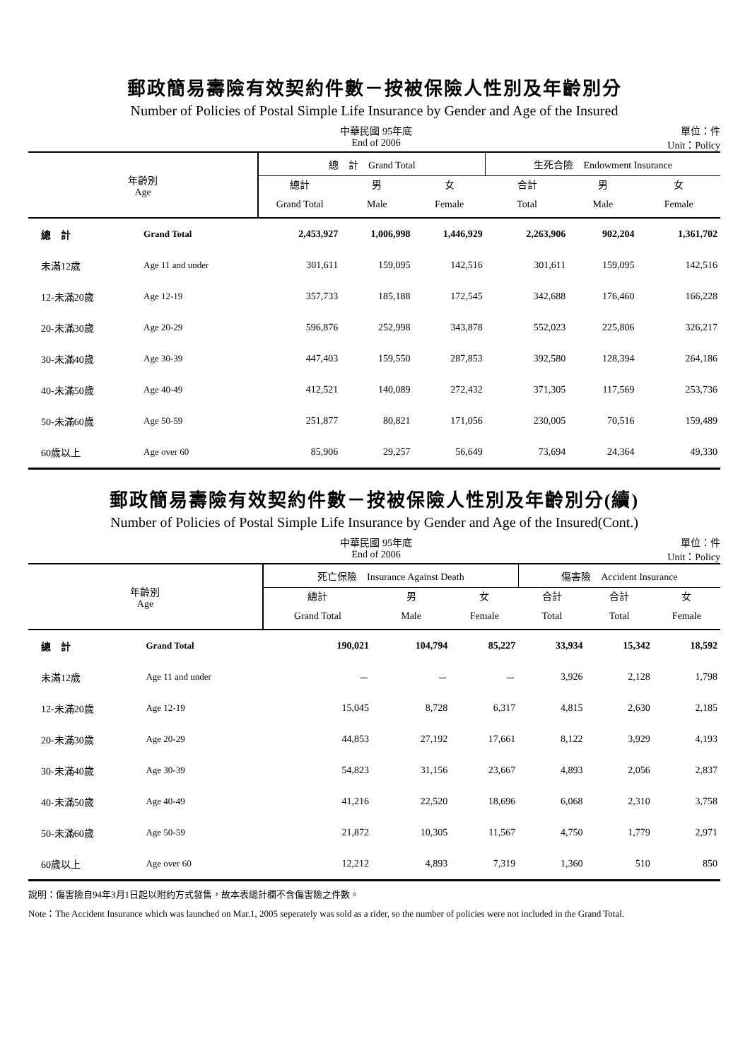郵政簡易壽險有效契約件數－按被保險人性別及年齡別分
Number of Policies of Postal Simple Life Insurance by Gender and Age of the Insured
中華民國 95年底
End of 2006
單位：件
Unit：Policy
| 年齡別 Age | | 總 計 Grand Total | | | 生死合險 Endowment Insurance | | |
| | | 總計 | 男 | 女 | 合計 | 男 | 女 |
| | | Grand Total | Male | Female | Total | Male | Female |
| 總 計 | Grand Total | 2,453,927 | 1,006,998 | 1,446,929 | 2,263,906 | 902,204 | 1,361,702 |
| 未滿12歲 | Age 11 and under | 301,611 | 159,095 | 142,516 | 301,611 | 159,095 | 142,516 |
| 12-未滿20歲 | Age 12-19 | 357,733 | 185,188 | 172,545 | 342,688 | 176,460 | 166,228 |
| 20-未滿30歲 | Age 20-29 | 596,876 | 252,998 | 343,878 | 552,023 | 225,806 | 326,217 |
| 30-未滿40歲 | Age 30-39 | 447,403 | 159,550 | 287,853 | 392,580 | 128,394 | 264,186 |
| 40-未滿50歲 | Age 40-49 | 412,521 | 140,089 | 272,432 | 371,305 | 117,569 | 253,736 |
| 50-未滿60歲 | Age 50-59 | 251,877 | 80,821 | 171,056 | 230,005 | 70,516 | 159,489 |
| 60歲以上 | Age over 60 | 85,906 | 29,257 | 56,649 | 73,694 | 24,364 | 49,330 |
郵政簡易壽險有效契約件數－按被保險人性別及年齡別分(續)
Number of Policies of Postal Simple Life Insurance by Gender and Age of the Insured(Cont.)
中華民國 95年底
End of 2006
單位：件
Unit：Policy
| 年齡別 Age | | 死亡保險 Insurance Against Death | | | 傷害險 Accident Insurance | | |
| | | 總計 | 男 | 女 | 合計 | 合計 | 女 |
| | | Grand Total | Male | Female | Total | Total | Female |
| 總 計 | Grand Total | 190,021 | 104,794 | 85,227 | 33,934 | 15,342 | 18,592 |
| 未滿12歲 | Age 11 and under | － | － | － | 3,926 | 2,128 | 1,798 |
| 12-未滿20歲 | Age 12-19 | 15,045 | 8,728 | 6,317 | 4,815 | 2,630 | 2,185 |
| 20-未滿30歲 | Age 20-29 | 44,853 | 27,192 | 17,661 | 8,122 | 3,929 | 4,193 |
| 30-未滿40歲 | Age 30-39 | 54,823 | 31,156 | 23,667 | 4,893 | 2,056 | 2,837 |
| 40-未滿50歲 | Age 40-49 | 41,216 | 22,520 | 18,696 | 6,068 | 2,310 | 3,758 |
| 50-未滿60歲 | Age 50-59 | 21,872 | 10,305 | 11,567 | 4,750 | 1,779 | 2,971 |
| 60歲以上 | Age over 60 | 12,212 | 4,893 | 7,319 | 1,360 | 510 | 850 |
說明：傷害險自94年3月1日起以附約方式發售，故本表總計欄不含傷害險之件數。
Note：The Accident Insurance which was launched on Mar.1, 2005 seperately was sold as a rider, so the number of policies were not included in the Grand Total.